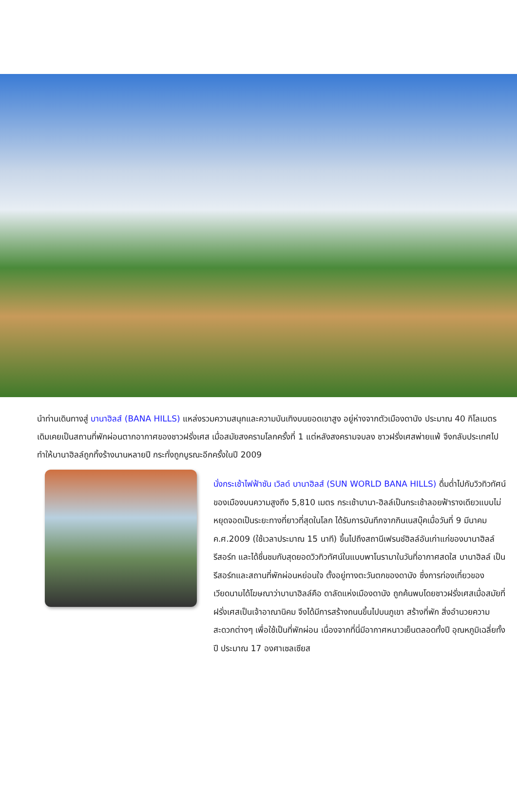นำท่านเดินทางสู่ บานาฮิลส์ (BANA HILLS) แหล่งรวมความสนุกและความบันเทิงบนยอดเขาสูง อยู่ห่างจากตัวเมืองดานัง ประมาณ 40 กิโลเมตร เดิมเคยเป็นสถานที่พักผ่อนตากอากาศของชาวฝรั่งเศส เมื่อสมัยสงครามโลกครั้งที่ 1 แต่หลังสงครามจบลง ชาวฝรั่งเศสพ่ายแพ้ จึงกลับประเทศไป ทำให้บานาฮิลล์ถูกทิ้งร้างนานหลายปี กระทั่งถูกบูรณะอีกครั้งในปี 2009
นั่งกระเช้าไฟฟ้าซัน เวิลด์ บานาฮิลส์ (SUN WORLD BANA HILLS) ดื่มด่ำไปกับวิวทิวทัศน์ของเมืองบนความสูงถึง 5,810 เมตร กระเช้าบานา-ฮิลล์เป็นกระเช้าลอยฟ้ารางเดียวแบบไม่หยุดจอดเป็นระยะทางที่ยาวที่สุดในโลก ได้รับการบันทึกจากกินเนสบุ๊คเมื่อวันที่ 9 มีนาคม ค.ศ.2009 (ใช้เวลาประมาณ 15 นาที) ขึ้นไปถึงสถานีเฟรนช์ฮิลล์อันเก่าแก่ของบานาฮิลล์รีสอร์ท และได้ชื่นชมกับสุดยอดวิวทิวทัศน์ในแบบพาโนรามาในวันที่อากาศสดใส บานาฮิลล์ เป็นรีสอร์ทและสถานที่พักผ่อนหย่อนใจ ตั้งอยู่ทางตะวันตกของดานัง ซึ่งการท่องเที่ยวของเวียดนามได้โฆษณาว่าบานาฮิลล์คือ ดาลัดแห่งเมืองดานัง ถูกค้นพบโดยชาวฝรั่งเศสเมื่อสมัยที่ฝรั่งเศสเป็นเจ้าอาณานิคม จึงได้มีการสร้างถนนขึ้นไปบนภูเขา สร้างที่พัก สิ่งอำนวยความสะดวกต่างๆ เพื่อใช้เป็นที่พักผ่อน เนื่องจากที่นี่มีอากาศหนาวเย็นตลอดทั้งปี อุณหภูมิเฉลี่ยทั้งปี ประมาณ 17 องศาเซลเซียส